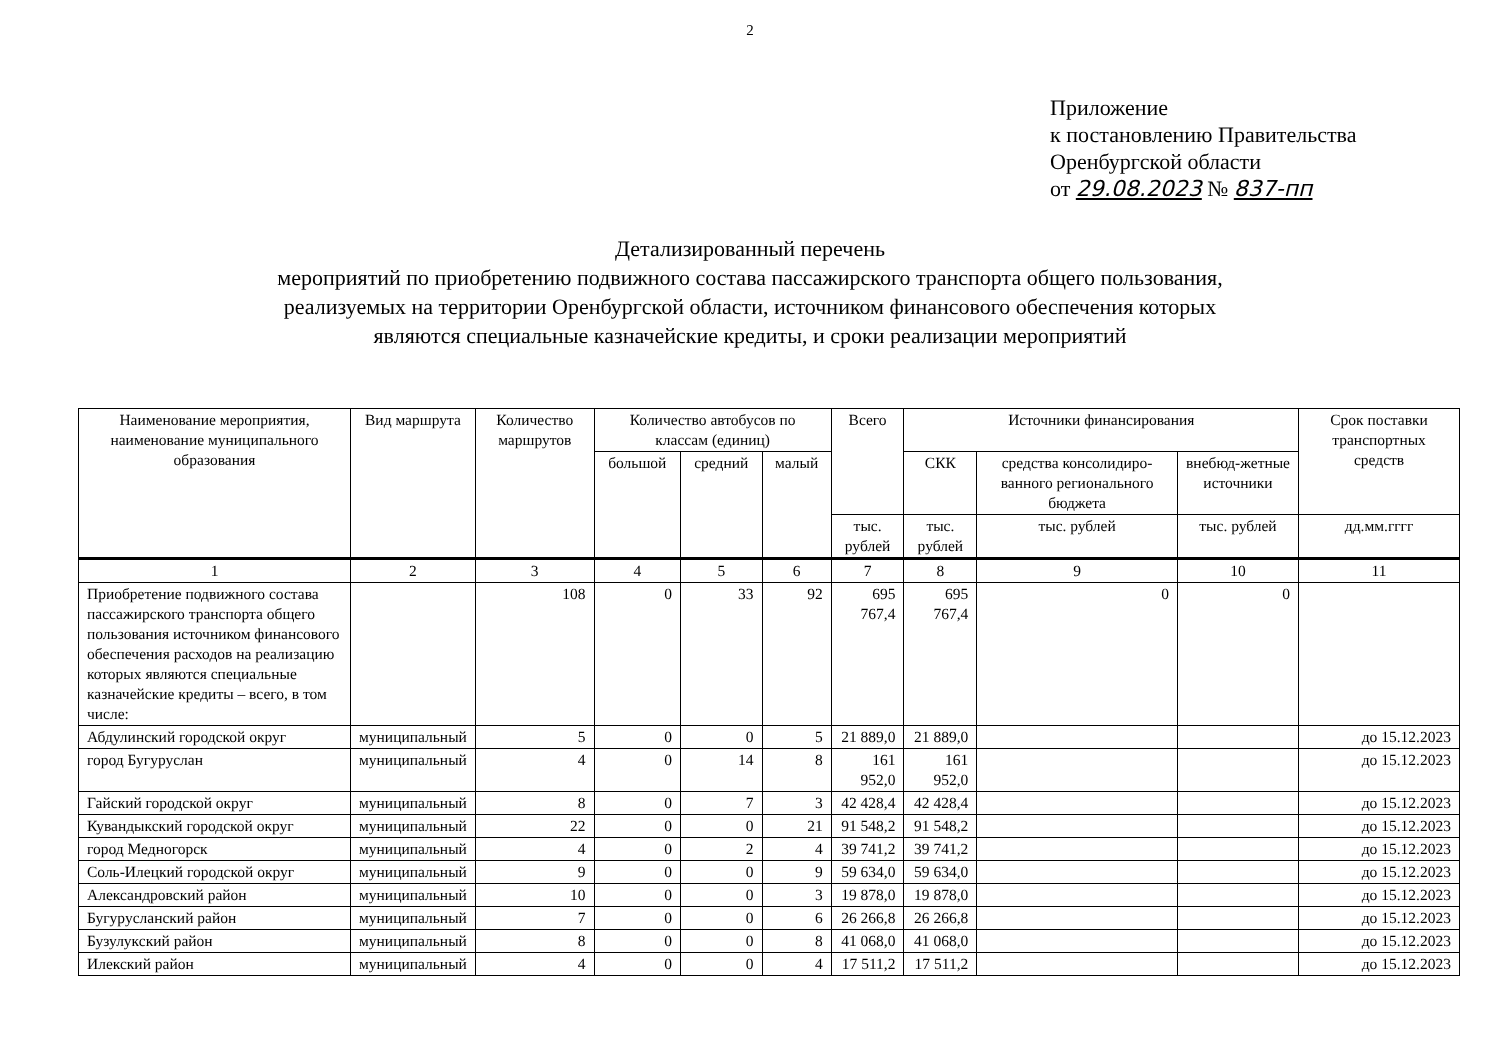2
Приложение
к постановлению Правительства
Оренбургской области
от 29.08.2023 № 837-пп
Детализированный перечень
мероприятий по приобретению подвижного состава пассажирского транспорта общего пользования,
реализуемых на территории Оренбургской области, источником финансового обеспечения которых
являются специальные казначейские кредиты, и сроки реализации мероприятий
| Наименование мероприятия, наименование муниципального образования | Вид маршрута | Количество маршрутов | Количество автобусов по классам (единиц) | | | Всего | Источники финансирования | | | Срок поставки транспортных средств |
| --- | --- | --- | --- | --- | --- | --- | --- | --- | --- | --- |
| | | | большой | средний | малый | | СКК | средства консолидиро-ванного регионального бюджета | внебюд-жетные источники | |
| | | | | | | тыс. рублей | тыс. рублей | тыс. рублей | тыс. рублей | дд.мм.гггг |
| 1 | 2 | 3 | 4 | 5 | 6 | 7 | 8 | 9 | 10 | 11 |
| Приобретение подвижного состава пассажирского транспорта общего пользования источником финансового обеспечения расходов на реализацию которых являются специальные казначейские кредиты – всего, в том числе: | | 108 | 0 | 33 | 92 | 695 767,4 | 695 767,4 | 0 | 0 | |
| Абдулинский городской округ | муниципальный | 5 | 0 | 0 | 5 | 21 889,0 | 21 889,0 | | | до 15.12.2023 |
| город Бугуруслан | муниципальный | 4 | 0 | 14 | 8 | 161 952,0 | 161 952,0 | | | до 15.12.2023 |
| Гайский городской округ | муниципальный | 8 | 0 | 7 | 3 | 42 428,4 | 42 428,4 | | | до 15.12.2023 |
| Кувандыкский городской округ | муниципальный | 22 | 0 | 0 | 21 | 91 548,2 | 91 548,2 | | | до 15.12.2023 |
| город Медногорск | муниципальный | 4 | 0 | 2 | 4 | 39 741,2 | 39 741,2 | | | до 15.12.2023 |
| Соль-Илецкий городской округ | муниципальный | 9 | 0 | 0 | 9 | 59 634,0 | 59 634,0 | | | до 15.12.2023 |
| Александровский район | муниципальный | 10 | 0 | 0 | 3 | 19 878,0 | 19 878,0 | | | до 15.12.2023 |
| Бугурусланский район | муниципальный | 7 | 0 | 0 | 6 | 26 266,8 | 26 266,8 | | | до 15.12.2023 |
| Бузулукский район | муниципальный | 8 | 0 | 0 | 8 | 41 068,0 | 41 068,0 | | | до 15.12.2023 |
| Илекский район | муниципальный | 4 | 0 | 0 | 4 | 17 511,2 | 17 511,2 | | | до 15.12.2023 |